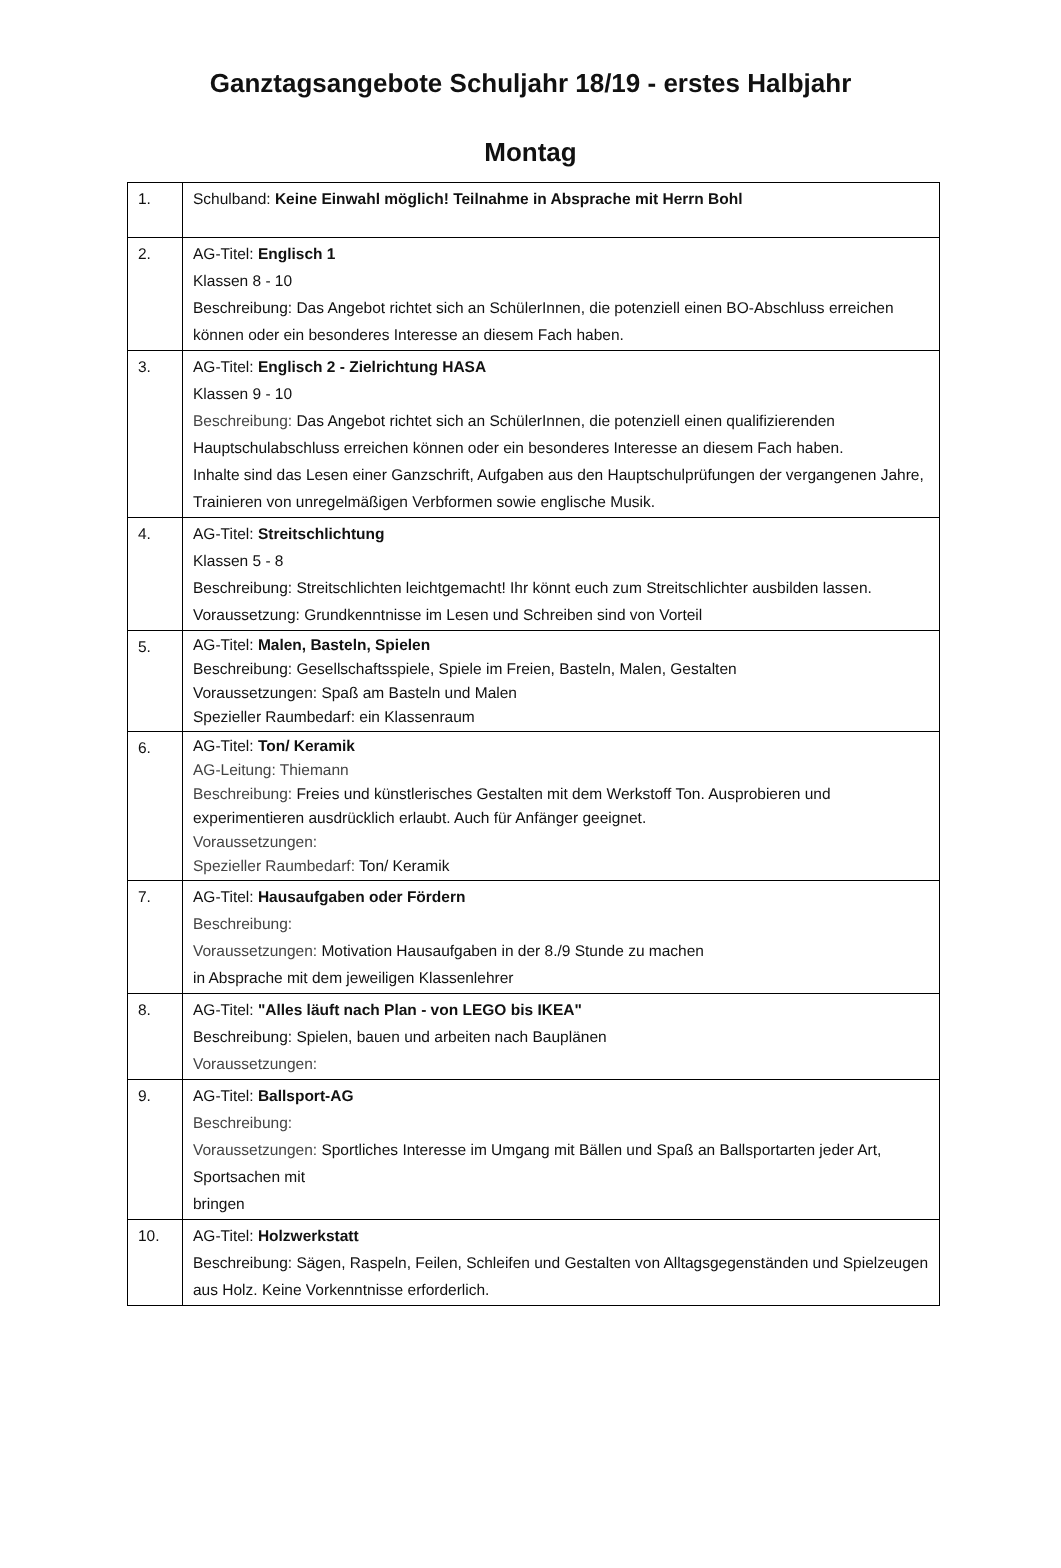Ganztagsangebote Schuljahr 18/19 - erstes Halbjahr
Montag
| 1. | Schulband: Keine Einwahl möglich! Teilnahme in Absprache mit Herrn Bohl |
| 2. | AG-Titel: Englisch 1 Klassen 8 - 10 Beschreibung: Das Angebot richtet sich an SchülerInnen, die potenziell einen BO-Abschluss erreichen können oder ein besonderes Interesse an diesem Fach haben. |
| 3. | AG-Titel: Englisch 2 - Zielrichtung HASA Klassen 9 - 10 Beschreibung: Das Angebot richtet sich an SchülerInnen, die potenziell einen qualifizierenden Hauptschulabschluss erreichen können oder ein besonderes Interesse an diesem Fach haben. Inhalte sind das Lesen einer Ganzschrift, Aufgaben aus den Hauptschulprüfungen der vergangenen Jahre, Trainieren von unregelmäßigen Verbformen sowie englische Musik. |
| 4. | AG-Titel: Streitschlichtung Klassen 5 - 8 Beschreibung: Streitschlichten leichtgemacht! Ihr könnt euch zum Streitschlichter ausbilden lassen. Voraussetzung: Grundkenntnisse im Lesen und Schreiben sind von Vorteil |
| 5. | AG-Titel: Malen, Basteln, Spielen Beschreibung: Gesellschaftsspiele, Spiele im Freien, Basteln, Malen, Gestalten Voraussetzungen: Spaß am Basteln und Malen Spezieller Raumbedarf: ein Klassenraum |
| 6. | AG-Titel: Ton/ Keramik AG-Leitung: Thiemann Beschreibung: Freies und künstlerisches Gestalten mit dem Werkstoff Ton. Ausprobieren und experimentieren ausdrücklich erlaubt. Auch für Anfänger geeignet. Voraussetzungen: Spezieller Raumbedarf: Ton/ Keramik |
| 7. | AG-Titel: Hausaufgaben oder Fördern Beschreibung: Voraussetzungen: Motivation Hausaufgaben in der 8./9 Stunde zu machen in Absprache mit dem jeweiligen Klassenlehrer |
| 8. | AG-Titel: "Alles läuft nach Plan - von LEGO bis IKEA" Beschreibung: Spielen, bauen und arbeiten nach Bauplänen Voraussetzungen: |
| 9. | AG-Titel: Ballsport-AG Beschreibung: Voraussetzungen: Sportliches Interesse im Umgang mit Bällen und Spaß an Ballsportarten jeder Art, Sportsachen mit bringen |
| 10. | AG-Titel: Holzwerkstatt Beschreibung: Sägen, Raspeln, Feilen, Schleifen und Gestalten von Alltagsgegenständen und Spielzeugen aus Holz. Keine Vorkenntnisse erforderlich. |